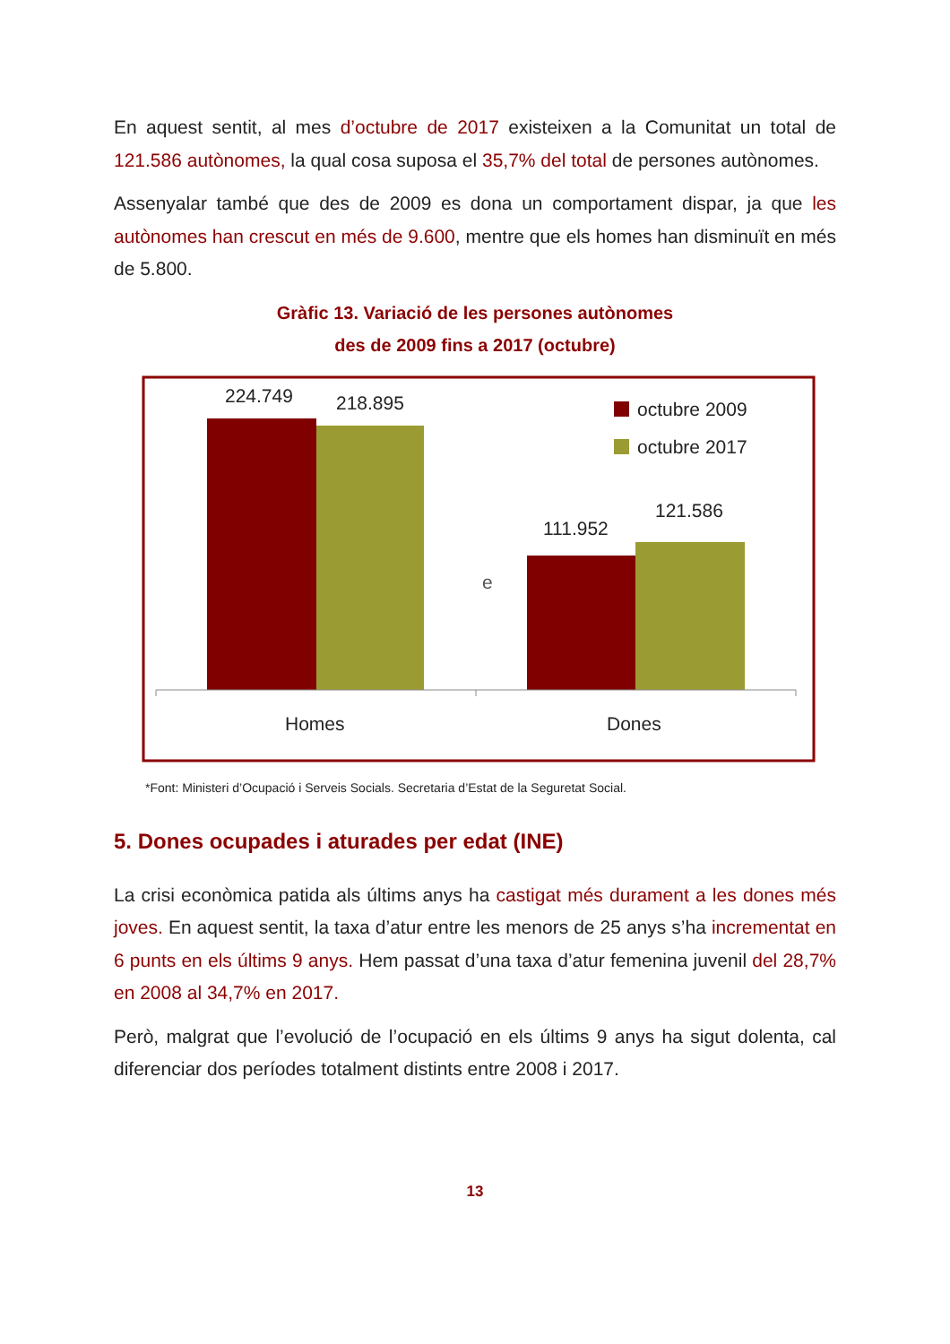En aquest sentit, al mes d’octubre de 2017 existeixen a la Comunitat un total de 121.586 autònomes, la qual cosa suposa el 35,7% del total de persones autònomes.
Assenyalar també que des de 2009 es dona un comportament dispar, ja que les autònomes han crescut en més de 9.600, mentre que els homes han disminuït en més de 5.800.
Gràfic 13. Variació de les persones autònomes
des de 2009 fins a 2017 (octubre)
224.749
218.895
111.952
121.586
e
Homes
Dones
octubre 2009
octubre 2017
*Font: Ministeri d’Ocupació i Serveis Socials. Secretaria d’Estat de la Seguretat Social.
5. Dones ocupades i aturades per edat (INE)
La crisi econòmica patida als últims anys ha castigat més durament a les dones més joves. En aquest sentit, la taxa d’atur entre les menors de 25 anys s’ha incrementat en 6 punts en els últims 9 anys. Hem passat d’una taxa d’atur femenina juvenil del 28,7% en 2008 al 34,7% en 2017.
Però, malgrat que l’evolució de l’ocupació en els últims 9 anys ha sigut dolenta, cal diferenciar dos períodes totalment distints entre 2008 i 2017.
13